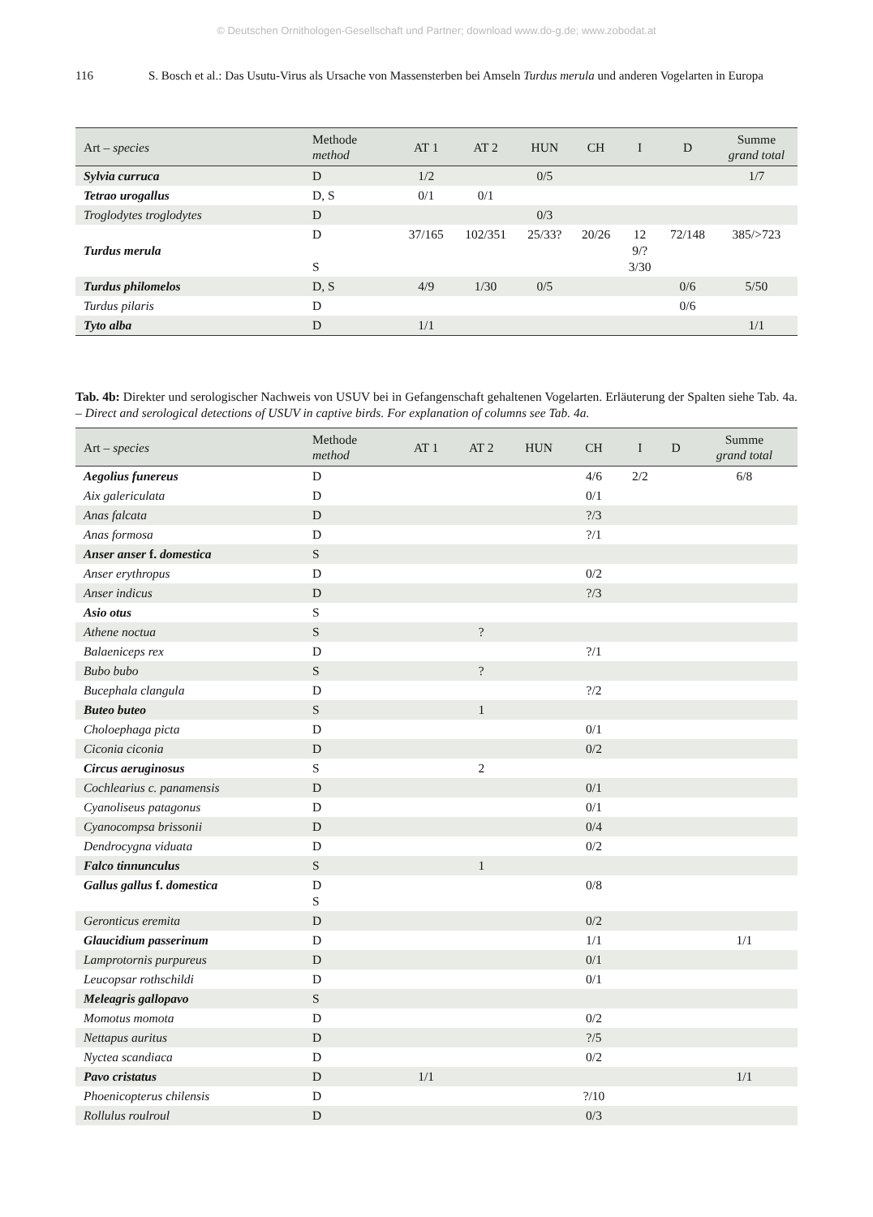© Deutschen Ornithologen-Gesellschaft und Partner; download www.do-g.de; www.zobodat.at
116 S. Bosch et al.: Das Usutu-Virus als Ursache von Massensterben bei Amseln Turdus merula und anderen Vogelarten in Europa
| Art – species | Methode method | AT 1 | AT 2 | HUN | CH | I | D | Summe grand total |
| --- | --- | --- | --- | --- | --- | --- | --- | --- |
| Sylvia curruca | D | 1/2 | | 0/5 | | | | 1/7 |
| Tetrao urogallus | D, S | 0/1 | 0/1 | | | | | |
| Troglodytes troglodytes | D | | | 0/3 | | | | |
| Turdus merula | D S | 37/165 | 102/351 | 25/33? | 20/26 | 12 9/? 3/30 | 72/148 | 385/>723 |
| Turdus philomelos | D, S | 4/9 | 1/30 | 0/5 | | | 0/6 | 5/50 |
| Turdus pilaris | D | | | | | | 0/6 | |
| Tyto alba | D | 1/1 | | | | | | 1/1 |
Tab. 4b: Direkter und serologischer Nachweis von USUV bei in Gefangenschaft gehaltenen Vogelarten. Erläuterung der Spalten siehe Tab. 4a. – Direct and serological detections of USUV in captive birds. For explanation of columns see Tab. 4a.
| Art – species | Methode method | AT 1 | AT 2 | HUN | CH | I | D | Summe grand total |
| --- | --- | --- | --- | --- | --- | --- | --- | --- |
| Aegolius funereus | D | | | | 4/6 | 2/2 | | 6/8 |
| Aix galericulata | D | | | | 0/1 | | | |
| Anas falcata | D | | | | ?/3 | | | |
| Anas formosa | D | | | | ?/1 | | | |
| Anser anser f. domestica | S | | | | | | | |
| Anser erythropus | D | | | | 0/2 | | | |
| Anser indicus | D | | | | ?/3 | | | |
| Asio otus | S | | | | | | | |
| Athene noctua | S | | ? | | | | | |
| Balaeniceps rex | D | | | | ?/1 | | | |
| Bubo bubo | S | | ? | | | | | |
| Bucephala clangula | D | | | | ?/2 | | | |
| Buteo buteo | S | | 1 | | | | | |
| Choloephaga picta | D | | | | 0/1 | | | |
| Ciconia ciconia | D | | | | 0/2 | | | |
| Circus aeruginosus | S | | 2 | | | | | |
| Cochlearius c. panamensis | D | | | | 0/1 | | | |
| Cyanoliseus patagonus | D | | | | 0/1 | | | |
| Cyanocompsa brissonii | D | | | | 0/4 | | | |
| Dendrocygna viduata | D | | | | 0/2 | | | |
| Falco tinnunculus | S | | 1 | | | | | |
| Gallus gallus f. domestica | D S | | | | 0/8 | | | |
| Geronticus eremita | D | | | | 0/2 | | | |
| Glaucidium passerinum | D | | | | 1/1 | | | 1/1 |
| Lamprotornis purpureus | D | | | | 0/1 | | | |
| Leucopsar rothschildi | D | | | | 0/1 | | | |
| Meleagris gallopavo | S | | | | | | | |
| Momotus momota | D | | | | 0/2 | | | |
| Nettapus auritus | D | | | | ?/5 | | | |
| Nyctea scandiaca | D | | | | 0/2 | | | |
| Pavo cristatus | D | 1/1 | | | | | | 1/1 |
| Phoenicopterus chilensis | D | | | | ?/10 | | | |
| Rollulus roulroul | D | | | | 0/3 | | | |